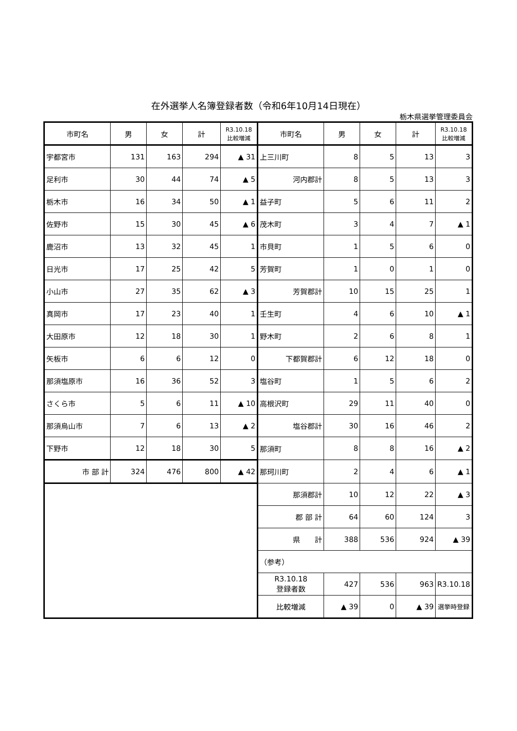在外選挙人名簿登録者数（令和6年10月14日現在）
栃木県選挙管理委員会
| 市町名 | 男 | 女 | 計 | R3.10.18 比較増減 | 市町名 | 男 | 女 | 計 | R3.10.18 比較増減 |
| --- | --- | --- | --- | --- | --- | --- | --- | --- | --- |
| 宇都宮市 | 131 | 163 | 294 | ▲ 31 | 上三川町 | 8 | 5 | 13 | 3 |
| 足利市 | 30 | 44 | 74 | ▲ 5 | 河内郡計 | 8 | 5 | 13 | 3 |
| 栃木市 | 16 | 34 | 50 | ▲ 1 | 益子町 | 5 | 6 | 11 | 2 |
| 佐野市 | 15 | 30 | 45 | ▲ 6 | 茂木町 | 3 | 4 | 7 | ▲ 1 |
| 鹿沼市 | 13 | 32 | 45 | 1 | 市貝町 | 1 | 5 | 6 | 0 |
| 日光市 | 17 | 25 | 42 | 5 | 芳賀町 | 1 | 0 | 1 | 0 |
| 小山市 | 27 | 35 | 62 | ▲ 3 | 芳賀郡計 | 10 | 15 | 25 | 1 |
| 真岡市 | 17 | 23 | 40 | 1 | 壬生町 | 4 | 6 | 10 | ▲ 1 |
| 大田原市 | 12 | 18 | 30 | 1 | 野木町 | 2 | 6 | 8 | 1 |
| 矢板市 | 6 | 6 | 12 | 0 | 下都賀郡計 | 6 | 12 | 18 | 0 |
| 那須塩原市 | 16 | 36 | 52 | 3 | 塩谷町 | 1 | 5 | 6 | 2 |
| さくら市 | 5 | 6 | 11 | ▲ 10 | 高根沢町 | 29 | 11 | 40 | 0 |
| 那須烏山市 | 7 | 6 | 13 | ▲ 2 | 塩谷郡計 | 30 | 16 | 46 | 2 |
| 下野市 | 12 | 18 | 30 | 5 | 那須町 | 8 | 8 | 16 | ▲ 2 |
| 市 部 計 | 324 | 476 | 800 | ▲ 42 | 那珂川町 | 2 | 4 | 6 | ▲ 1 |
| | | | | | 那須郡計 | 10 | 12 | 22 | ▲ 3 |
| | | | | | 郡 部 計 | 64 | 60 | 124 | 3 |
| | | | | | 県 計 | 388 | 536 | 924 | ▲ 39 |
| | | | | | （参考） | | | | |
| | | | | | R3.10.18 登録者数 | 427 | 536 | 963 | R3.10.18 |
| | | | | | 比較増減 | ▲ 39 | 0 | ▲ 39 | 選挙時登録 |